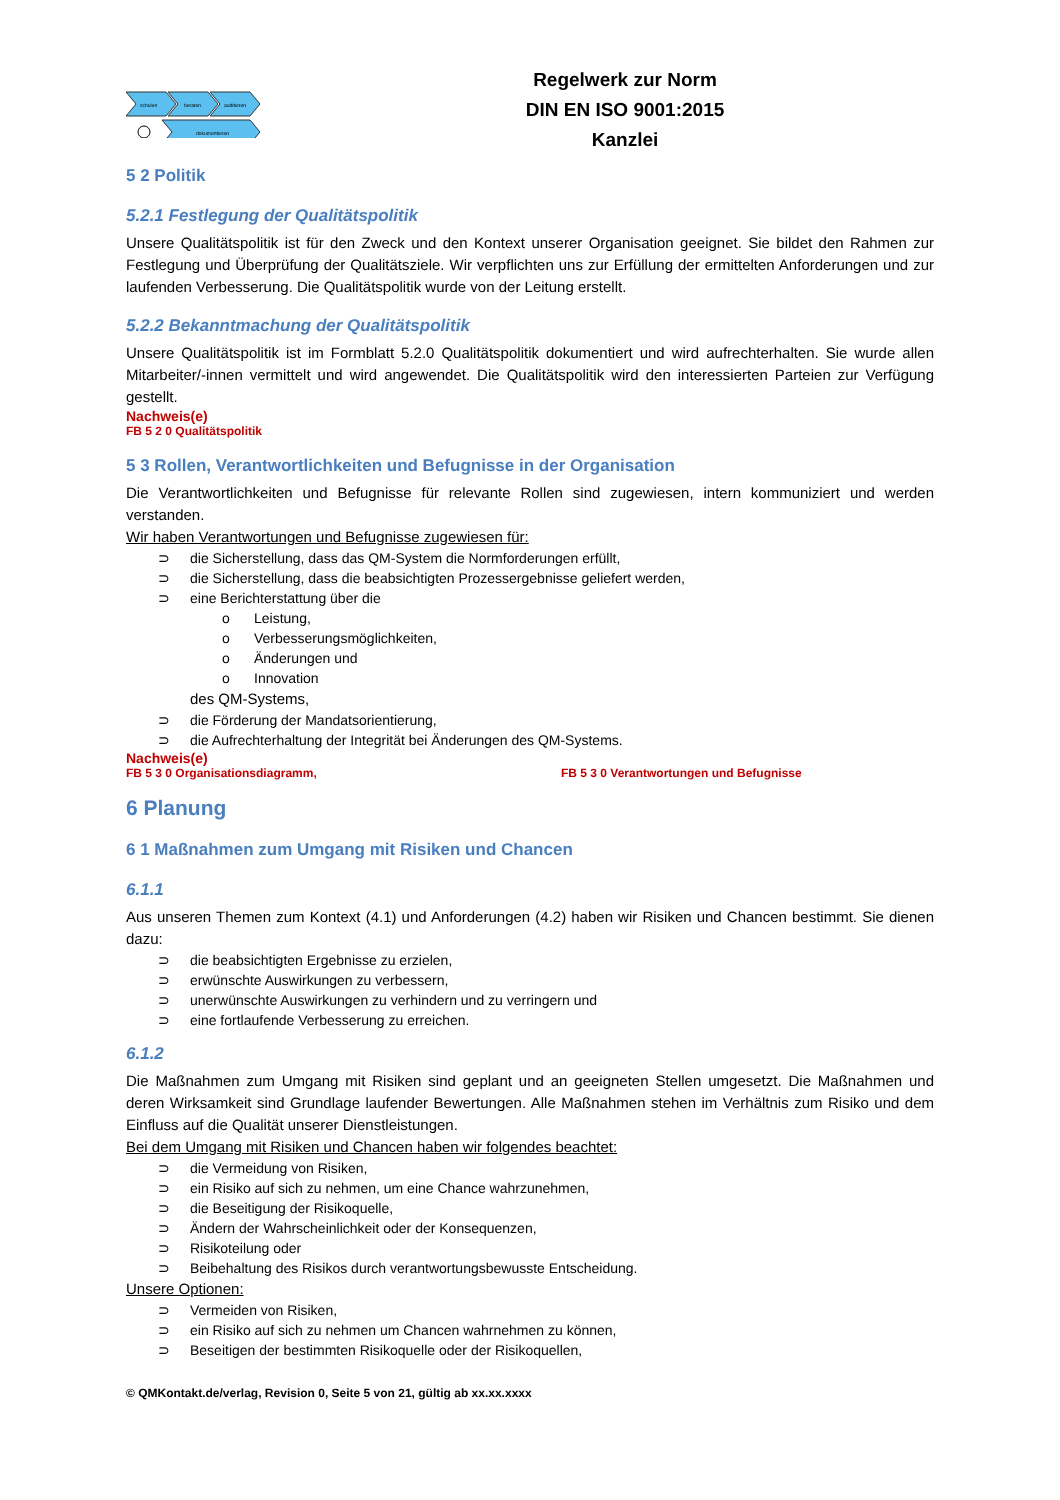schulen
beraten
auditieren
dokumentieren
Regelwerk zur Norm
DIN EN ISO 9001:2015
Kanzlei
5 2 Politik
5.2.1 Festlegung der Qualitätspolitik
Unsere Qualitätspolitik ist für den Zweck und den Kontext unserer Organisation geeignet. Sie bildet den Rahmen zur Festlegung und Überprüfung der Qualitätsziele. Wir verpflichten uns zur Erfüllung der ermittelten Anforderungen und zur laufenden Verbesserung. Die Qualitätspolitik wurde von der Leitung erstellt.
5.2.2 Bekanntmachung der Qualitätspolitik
Unsere Qualitätspolitik ist im Formblatt 5.2.0 Qualitätspolitik dokumentiert und wird aufrechterhalten. Sie wurde allen Mitarbeiter/-innen vermittelt und wird angewendet. Die Qualitätspolitik wird den interessierten Parteien zur Verfügung gestellt.
Nachweis(e)
FB 5 2 0 Qualitätspolitik
5 3 Rollen, Verantwortlichkeiten und Befugnisse in der Organisation
Die Verantwortlichkeiten und Befugnisse für relevante Rollen sind zugewiesen, intern kommuniziert und werden verstanden.
Wir haben Verantwortungen und Befugnisse zugewiesen für:
⊃ die Sicherstellung, dass das QM-System die Normforderungen erfüllt,
⊃ die Sicherstellung, dass die beabsichtigten Prozessergebnisse geliefert werden,
⊃ eine Berichterstattung über die
o Leistung,
o Verbesserungsmöglichkeiten,
o Änderungen und
o Innovation
des QM-Systems,
⊃ die Förderung der Mandatsorientierung,
⊃ die Aufrechterhaltung der Integrität bei Änderungen des QM-Systems.
Nachweis(e)
FB 5 3 0 Organisationsdiagramm, FB 5 3 0 Verantwortungen und Befugnisse
6 Planung
6 1 Maßnahmen zum Umgang mit Risiken und Chancen
6.1.1
Aus unseren Themen zum Kontext (4.1) und Anforderungen (4.2) haben wir Risiken und Chancen bestimmt. Sie dienen dazu:
⊃ die beabsichtigten Ergebnisse zu erzielen,
⊃ erwünschte Auswirkungen zu verbessern,
⊃ unerwünschte Auswirkungen zu verhindern und zu verringern und
⊃ eine fortlaufende Verbesserung zu erreichen.
6.1.2
Die Maßnahmen zum Umgang mit Risiken sind geplant und an geeigneten Stellen umgesetzt. Die Maßnahmen und deren Wirksamkeit sind Grundlage laufender Bewertungen. Alle Maßnahmen stehen im Verhältnis zum Risiko und dem Einfluss auf die Qualität unserer Dienstleistungen.
Bei dem Umgang mit Risiken und Chancen haben wir folgendes beachtet:
⊃ die Vermeidung von Risiken,
⊃ ein Risiko auf sich zu nehmen, um eine Chance wahrzunehmen,
⊃ die Beseitigung der Risikoquelle,
⊃ Ändern der Wahrscheinlichkeit oder der Konsequenzen,
⊃ Risikoteilung oder
⊃ Beibehaltung des Risikos durch verantwortungsbewusste Entscheidung.
Unsere Optionen:
⊃ Vermeiden von Risiken,
⊃ ein Risiko auf sich zu nehmen um Chancen wahrnehmen zu können,
⊃ Beseitigen der bestimmten Risikoquelle oder der Risikoquellen,
© QMKontakt.de/verlag, Revision 0, Seite 5 von 21, gültig ab xx.xx.xxxx